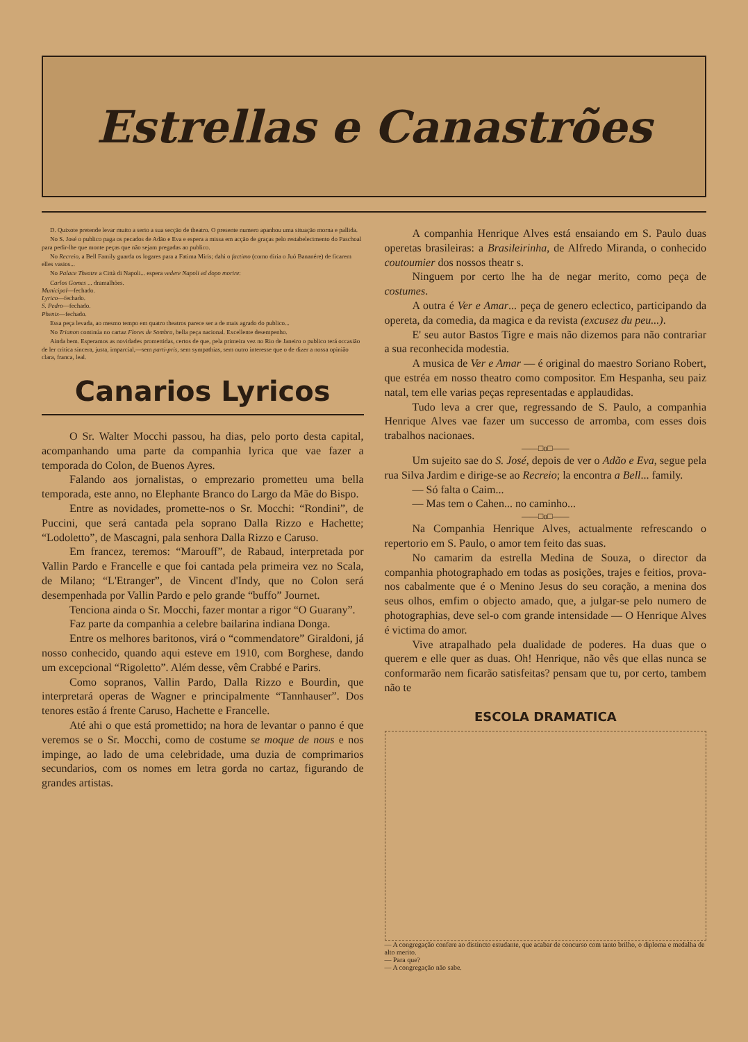Estrellas e Canastrões
D. Quixote pretende levar muito a serio a sua secção de theatro. O presente numero apanhou uma situação morna e pallida.
No S. José o publico paga os pecados de Adão e Eva e espera a missa em acção de graças pelo restabelecimento do Paschoal para pedir-lhe que monte peças que não sejam pregadas ao publico.
No Recreio, a Bell Family guarda os logares para a Fatima Miris; dahi o factimo (como diria o Juó Bananére) de ficarem elles vasios...
No Palace Theatre a Città di Napoli... espera vedere Napoli ed dopo morire:
Carlos Gomes ... dramalhões.
Municipal—fechado.
Lyrico—fechado.
S. Pedro—fechado.
Phenix—fechado.
Essa peça levada, ao mesmo tempo em quatro theatros parece ser a de mais agrado do publico...
No Trianon continúa no cartaz Flores de Sombra, bella peça nacional. Excellente desempenho.
Ainda bem. Esperamos as novidades promettidas, certos de que, pela primeira vez no Rio de Janeiro o publico terá occasião de ler critica sincera, justa, imparcial,—sem parti-pris, sem sympathias, sem outro interesse que o de dizer a nossa opinião clara, franca, leal.
Canarios Lyricos
O Sr. Walter Mocchi passou, ha dias, pelo porto desta capital, acompanhando uma parte da companhia lyrica que vae fazer a temporada do Colon, de Buenos Ayres.
Falando aos jornalistas, o emprezario prometteu uma bella temporada, este anno, no Elephante Branco do Largo da Mãe do Bispo.
Entre as novidades, promette-nos o Sr. Mocchi: “Rondini”, de Puccini, que será cantada pela soprano Dalla Rizzo e Hachette; “Lodoletto”, de Mascagni, pala senhora Dalla Rizzo e Caruso.
Em francez, teremos: “Marouff”, de Rabaud, interpretada por Vallin Pardo e Francelle e que foi cantada pela primeira vez no Scala, de Milano; “L'Etranger”, de Vincent d'Indy, que no Colon será desempenhada por Vallin Pardo e pelo grande “buffo” Journet.
Tenciona ainda o Sr. Mocchi, fazer montar a rigor “O Guarany”.
Faz parte da companhia a celebre bailarina indiana Donga.
Entre os melhores baritonos, virá o “commendatore” Giraldoni, já nosso conhecido, quando aqui esteve em 1910, com Borghese, dando um excepcional “Rigoletto”. Além desse, vêm Crabbé e Parirs.
Como sopranos, Vallin Pardo, Dalla Rizzo e Bourdin, que interpretará operas de Wagner e principalmente “Tannhauser”. Dos tenores estão á frente Caruso, Hachette e Francelle.
Até ahi o que está promettido; na hora de levantar o panno é que veremos se o Sr. Mocchi, como de costume se moque de nous e nos impinge, ao lado de uma celebridade, uma duzia de comprimarios secundarios, com os nomes em letra gorda no cartaz, figurando de grandes artistas.
A companhia Henrique Alves está ensaiando em S. Paulo duas operetas brasileiras: a Brasileirinha, de Alfredo Miranda, o conhecido coutoumier dos nossos theatr s.
Ninguem por certo lhe ha de negar merito, como peça de costumes.
A outra é Ver e Amar... peça de genero eclectico, participando da opereta, da comedia, da magica e da revista (excusez du peu...).
E' seu autor Bastos Tigre e mais não dizemos para não contrariar a sua reconhecida modestia.
A musica de Ver e Amar — é original do maestro Soriano Robert, que estréa em nosso theatro como compositor. Em Hespanha, seu paiz natal, tem elle varias peças representadas e applaudidas.
Tudo leva a crer que, regressando de S. Paulo, a companhia Henrique Alves vae fazer um successo de arromba, com esses dois trabalhos nacionaes.
——□o□——
Um sujeito sae do S. José, depois de ver o Adão e Eva, segue pela rua Silva Jardim e dirige-se ao Recreio; la encontra a Bell... family.
— Só falta o Caim...
— Mas tem o Cahen... no caminho...
——□o□——
Na Companhia Henrique Alves, actualmente refrescando o repertorio em S. Paulo, o amor tem feito das suas.
No camarim da estrella Medina de Souza, o director da companhia photographado em todas as posições, trajes e feitios, prova-nos cabalmente que é o Menino Jesus do seu coração, a menina dos seus olhos, emfim o objecto amado, que, a julgar-se pelo numero de photographias, deve sel-o com grande intensidade — O Henrique Alves é victima do amor.
Vive atrapalhado pela dualidade de poderes. Ha duas que o querem e elle quer as duas. Oh! Henrique, não vês que ellas nunca se conformarão nem ficarão satisfeitas? pensam que tu, por certo, tambem não te
ESCOLA DRAMATICA
— A congregação confere ao distincto estudante, que acabar de concurso com tanto brilho, o diploma e medalha de alto merito.
— Para que?
— A congregação não sabe.